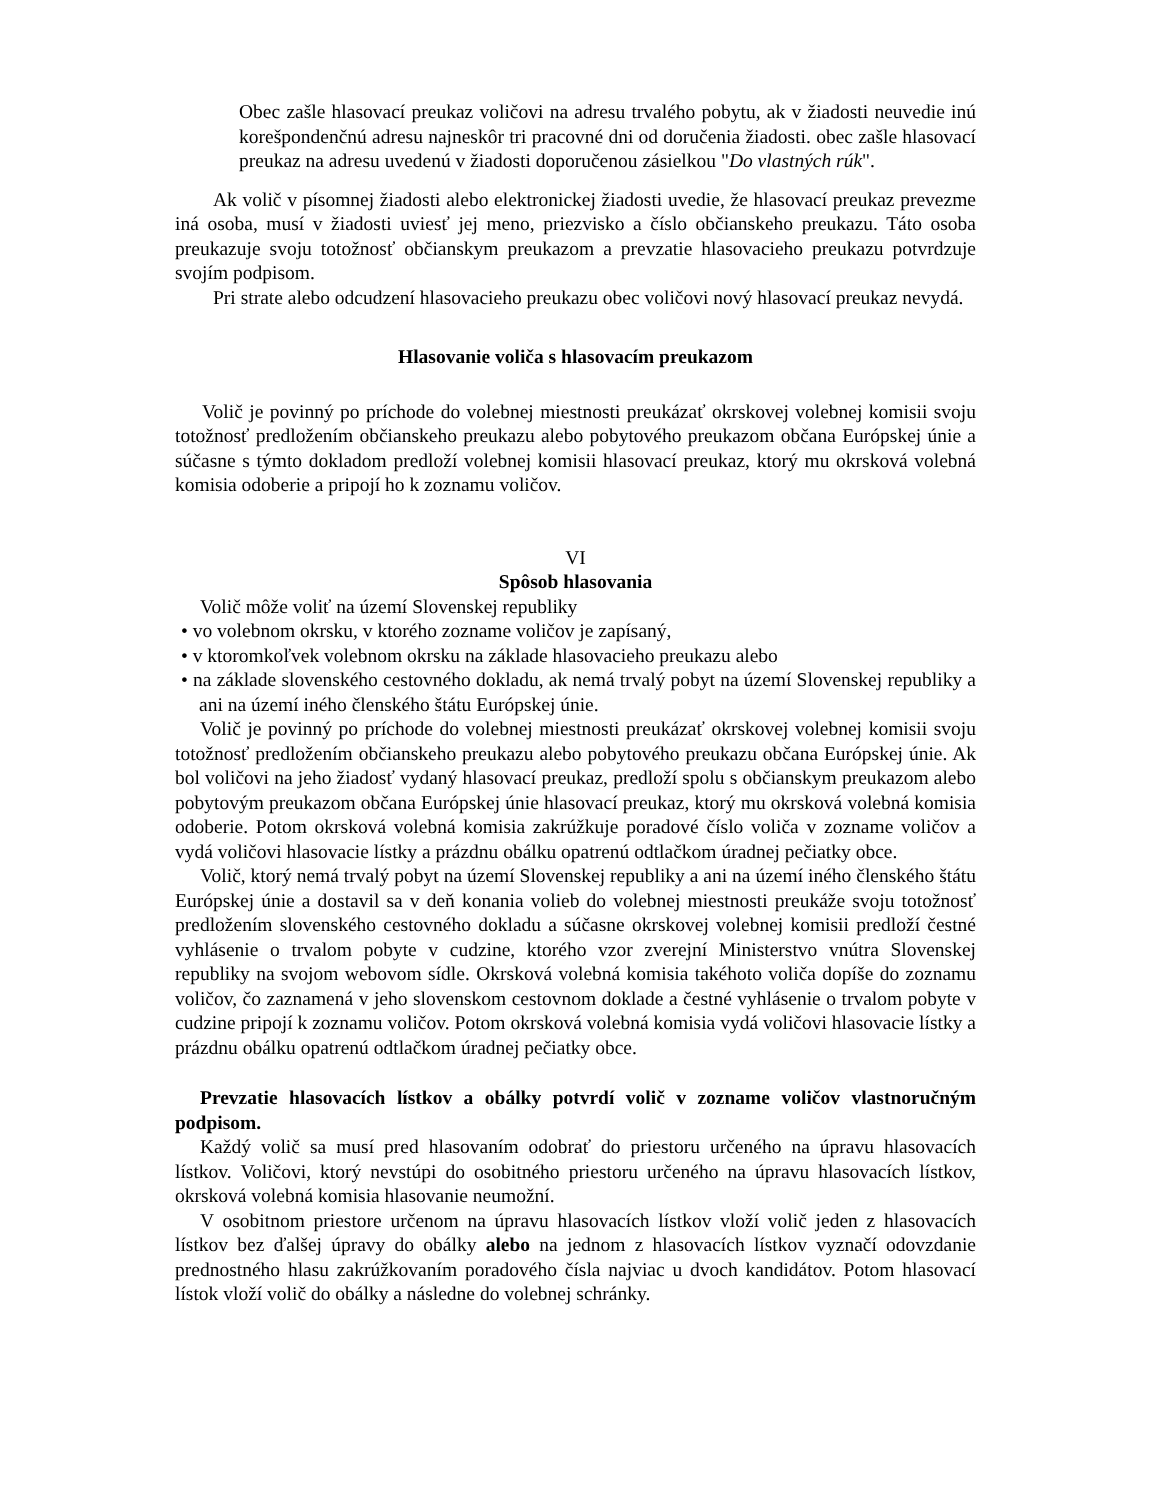Obec zašle hlasovací preukaz voličovi na adresu trvalého pobytu, ak v žiadosti neuvedie inú korešpondenčnú adresu najneskôr tri pracovné dni od doručenia žiadosti. obec zašle hlasovací preukaz na adresu uvedenú v žiadosti doporučenou zásielkou "Do vlastných rúk".
Ak volič v písomnej žiadosti alebo elektronickej žiadosti uvedie, že hlasovací preukaz prevezme iná osoba, musí v žiadosti uviesť jej meno, priezvisko a číslo občianskeho preukazu. Táto osoba preukazuje svoju totožnosť občianskym preukazom a prevzatie hlasovacieho preukazu potvrdzuje svojím podpisom.
Pri strate alebo odcudzení hlasovacieho preukazu obec voličovi nový hlasovací preukaz nevydá.
Hlasovanie voliča s hlasovacím preukazom
Volič je povinný po príchode do volebnej miestnosti preukázať okrskovej volebnej komisii svoju totožnosť predložením občianskeho preukazu alebo pobytového preukazom občana Európskej únie a súčasne s týmto dokladom predloží volebnej komisii hlasovací preukaz, ktorý mu okrsková volebná komisia odoberie a pripojí ho k zoznamu voličov.
VI
Spôsob hlasovania
Volič môže voliť na území Slovenskej republiky
• vo volebnom okrsku, v ktorého zozname voličov je zapísaný,
• v ktoromkoľvek volebnom okrsku na základe hlasovacieho preukazu alebo
• na základe slovenského cestovného dokladu, ak nemá trvalý pobyt na území Slovenskej republiky a ani na území iného členského štátu Európskej únie.
Volič je povinný po príchode do volebnej miestnosti preukázať okrskovej volebnej komisii svoju totožnosť predložením občianskeho preukazu alebo pobytového preukazu občana Európskej únie. Ak bol voličovi na jeho žiadosť vydaný hlasovací preukaz, predloží spolu s občianskym preukazom alebo pobytovým preukazom občana Európskej únie hlasovací preukaz, ktorý mu okrsková volebná komisia odoberie. Potom okrsková volebná komisia zakrúžkuje poradové číslo voliča v zozname voličov a vydá voličovi hlasovacie lístky a prázdnu obálku opatrenú odtlačkom úradnej pečiatky obce.
Volič, ktorý nemá trvalý pobyt na území Slovenskej republiky a ani na území iného členského štátu Európskej únie a dostavil sa v deň konania volieb do volebnej miestnosti preukáže svoju totožnosť predložením slovenského cestovného dokladu a súčasne okrskovej volebnej komisii predloží čestné vyhlásenie o trvalom pobyte v cudzine, ktorého vzor zverejní Ministerstvo vnútra Slovenskej republiky na svojom webovom sídle. Okrsková volebná komisia takéhoto voliča dopíše do zoznamu voličov, čo zaznamená v jeho slovenskom cestovnom doklade a čestné vyhlásenie o trvalom pobyte v cudzine pripojí k zoznamu voličov. Potom okrsková volebná komisia vydá voličovi hlasovacie lístky a prázdnu obálku opatrenú odtlačkom úradnej pečiatky obce.
Prevzatie hlasovacích lístkov a obálky potvrdí volič v zozname voličov vlastnoručným podpisom.
Každý volič sa musí pred hlasovaním odobrať do priestoru určeného na úpravu hlasovacích lístkov. Voličovi, ktorý nevstúpi do osobitného priestoru určeného na úpravu hlasovacích lístkov, okrsková volebná komisia hlasovanie neumožní.
V osobitnom priestore určenom na úpravu hlasovacích lístkov vloží volič jeden z hlasovacích lístkov bez ďalšej úpravy do obálky alebo na jednom z hlasovacích lístkov vyznačí odovzdanie prednostného hlasu zakrúžkovaním poradového čísla najviac u dvoch kandidátov. Potom hlasovací lístok vloží volič do obálky a následne do volebnej schránky.